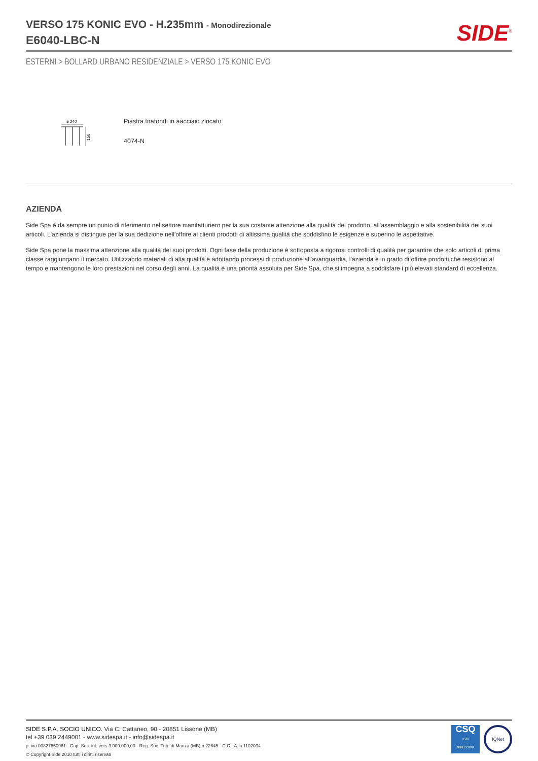VERSO 175 KONIC EVO - H.235mm - Monodirezionale
E6040-LBC-N
SIDE<sup>®</sup>
ESTERNI > BOLLARD URBANO RESIDENZIALE > VERSO 175 KONIC EVO
ø 240
150
Piastra tirafondi in aacciaio zincato
4074-N
AZIENDA
Side Spa è da sempre un punto di riferimento nel settore manifatturiero per la sua costante attenzione alla qualità del prodotto, all'assemblaggio e alla sostenibilità dei suoi articoli. L'azienda si distingue per la sua dedizione nell'offrire ai clienti prodotti di altissima qualità che soddisfino le esigenze e superino le aspettative.
Side Spa pone la massima attenzione alla qualità dei suoi prodotti. Ogni fase della produzione è sottoposta a rigorosi controlli di qualità per garantire che solo articoli di prima classe raggiungano il mercato. Utilizzando materiali di alta qualità e adottando processi di produzione all'avanguardia, l'azienda è in grado di offrire prodotti che resistono al tempo e mantengono le loro prestazioni nel corso degli anni. La qualità è una priorità assoluta per Side Spa, che si impegna a soddisfare i più elevati standard di eccellenza.
SIDE S.P.A. SOCIO UNICO. Via C. Cattaneo, 90 - 20851 Lissone (MB)
tel +39 039 2449001 - www.sidespa.it - info@sidespa.it
p. iva 00827650961 - Cap. Soc. int. vers 3.000.000,00 - Reg. Soc. Trib. di Monza (MB) n.22645 - C.C.I.A. n 1102034
© Copyright Side 2010 tutti i diritti riservati
CSQ
ISO
9001:2008
IQNet